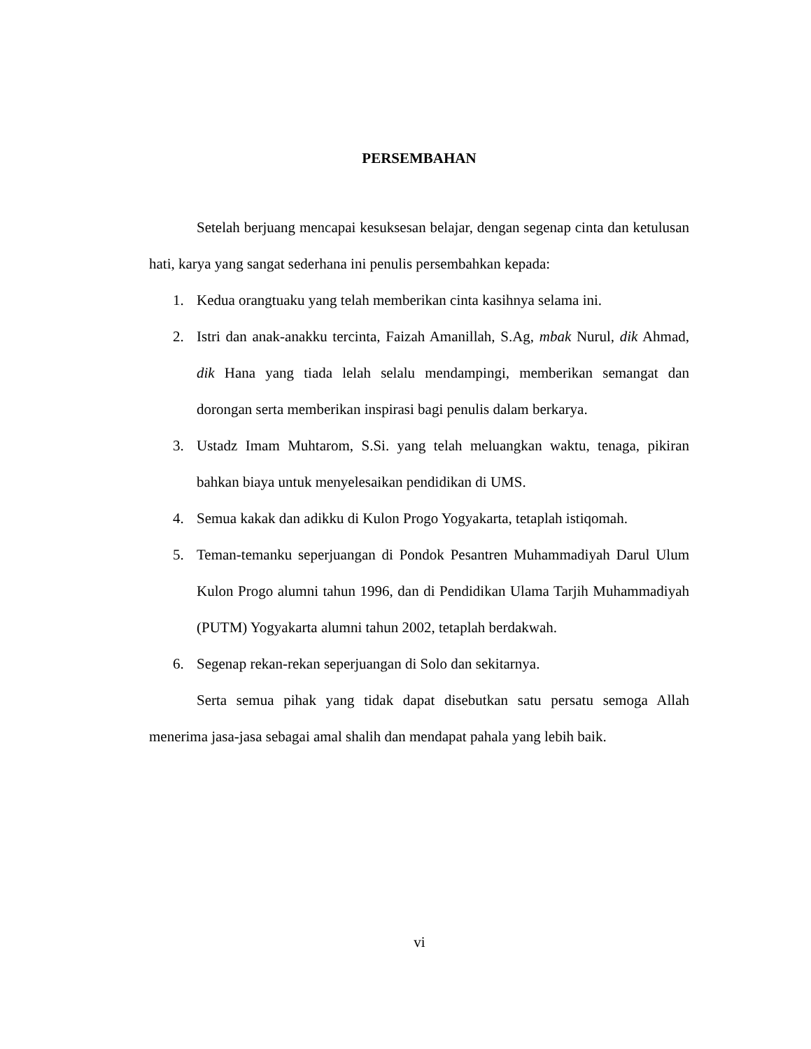PERSEMBAHAN
Setelah berjuang mencapai kesuksesan belajar, dengan segenap cinta dan ketulusan hati, karya yang sangat sederhana ini penulis persembahkan kepada:
1. Kedua orangtuaku yang telah memberikan cinta kasihnya selama ini.
2. Istri dan anak-anakku tercinta, Faizah Amanillah, S.Ag, mbak Nurul, dik Ahmad, dik Hana yang tiada lelah selalu mendampingi, memberikan semangat dan dorongan serta memberikan inspirasi bagi penulis dalam berkarya.
3. Ustadz Imam Muhtarom, S.Si. yang telah meluangkan waktu, tenaga, pikiran bahkan biaya untuk menyelesaikan pendidikan di UMS.
4. Semua kakak dan adikku di Kulon Progo Yogyakarta, tetaplah istiqomah.
5. Teman-temanku seperjuangan di Pondok Pesantren Muhammadiyah Darul Ulum Kulon Progo alumni tahun 1996, dan di Pendidikan Ulama Tarjih Muhammadiyah (PUTM) Yogyakarta alumni tahun 2002, tetaplah berdakwah.
6. Segenap rekan-rekan seperjuangan di Solo dan sekitarnya.
Serta semua pihak yang tidak dapat disebutkan satu persatu semoga Allah menerima jasa-jasa sebagai amal shalih dan mendapat pahala yang lebih baik.
vi